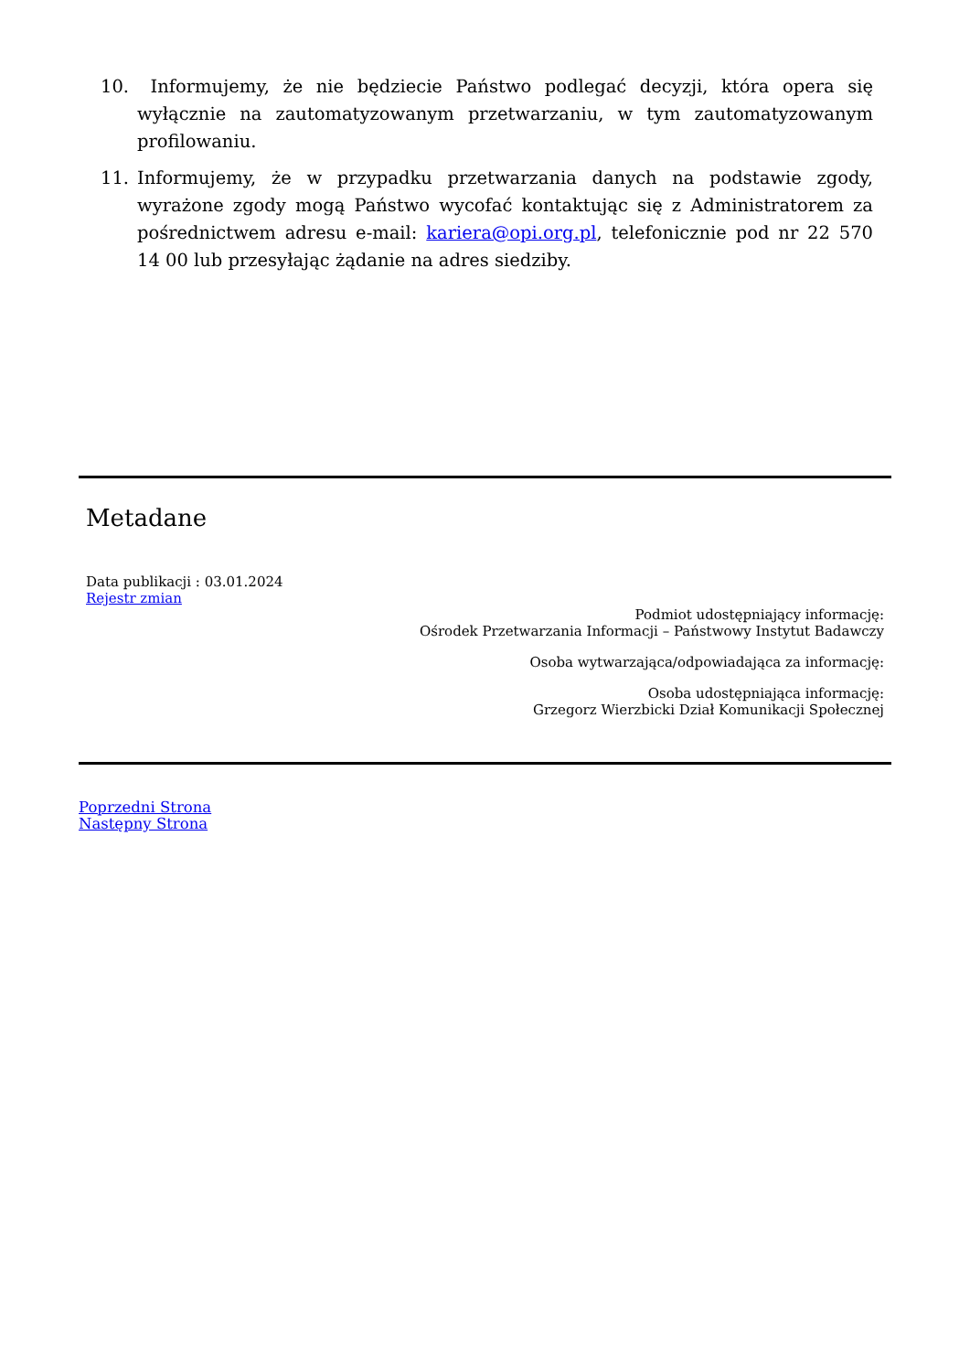10. Informujemy, że nie będziecie Państwo podlegać decyzji, która opera się wyłącznie na zautomatyzowanym przetwarzaniu, w tym zautomatyzowanym profilowaniu.
11. Informujemy, że w przypadku przetwarzania danych na podstawie zgody, wyrażone zgody mogą Państwo wycofać kontaktując się z Administratorem za pośrednictwem adresu e-mail: kariera@opi.org.pl, telefonicznie pod nr 22 570 14 00 lub przesyłając żądanie na adres siedziby.
Metadane
Data publikacji : 03.01.2024
Rejestr zmian
Podmiot udostępniający informację:
Ośrodek Przetwarzania Informacji – Państwowy Instytut Badawczy
Osoba wytwarzająca/odpowiadająca za informację:
Osoba udostępniająca informację:
Grzegorz Wierzbicki Dział Komunikacji Społecznej
Poprzedni Strona
Następny Strona